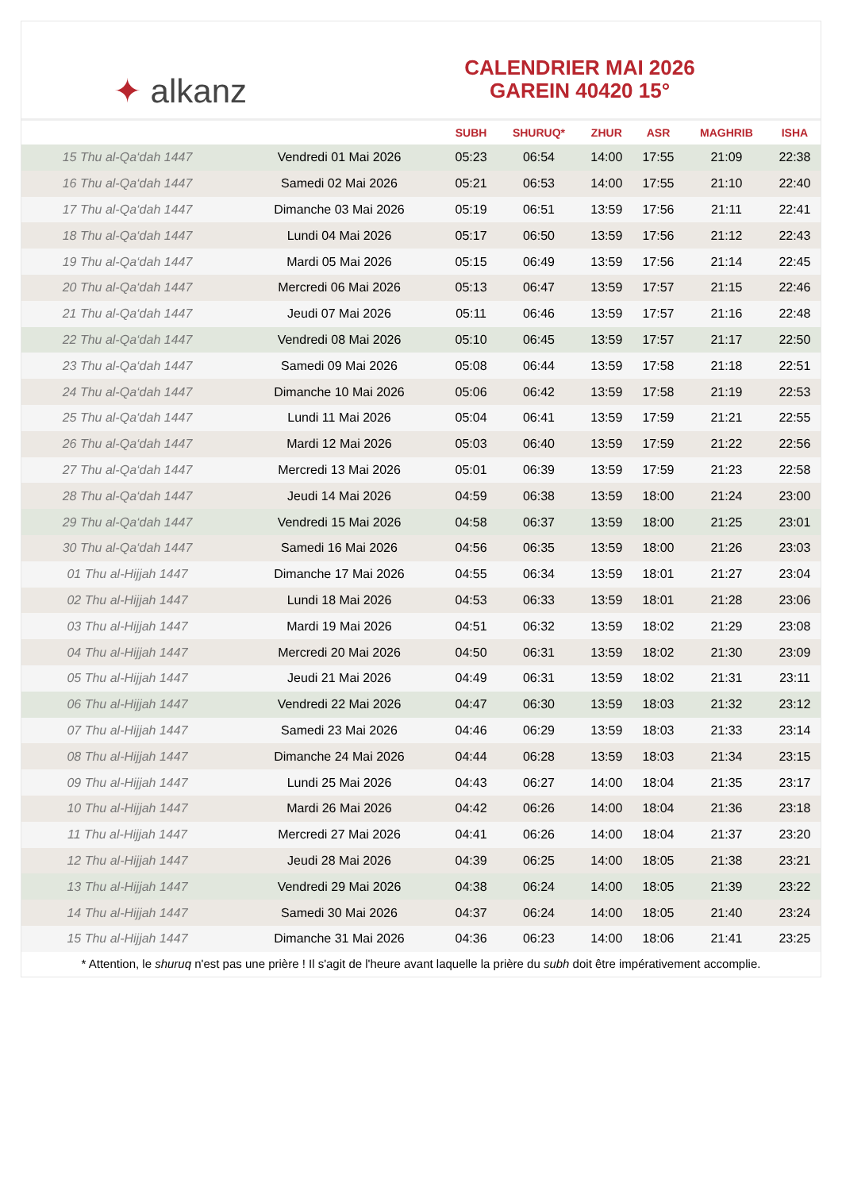✦ alkanz
CALENDRIER MAI 2026
GAREIN 40420 15°
| | | SUBH | SHURUQ* | ZHUR | ASR | MAGHRIB | ISHA |
| --- | --- | --- | --- | --- | --- | --- | --- |
| 15 Thu al-Qa‘dah 1447 | Vendredi 01 Mai 2026 | 05:23 | 06:54 | 14:00 | 17:55 | 21:09 | 22:38 |
| 16 Thu al-Qa‘dah 1447 | Samedi 02 Mai 2026 | 05:21 | 06:53 | 14:00 | 17:55 | 21:10 | 22:40 |
| 17 Thu al-Qa‘dah 1447 | Dimanche 03 Mai 2026 | 05:19 | 06:51 | 13:59 | 17:56 | 21:11 | 22:41 |
| 18 Thu al-Qa‘dah 1447 | Lundi 04 Mai 2026 | 05:17 | 06:50 | 13:59 | 17:56 | 21:12 | 22:43 |
| 19 Thu al-Qa‘dah 1447 | Mardi 05 Mai 2026 | 05:15 | 06:49 | 13:59 | 17:56 | 21:14 | 22:45 |
| 20 Thu al-Qa‘dah 1447 | Mercredi 06 Mai 2026 | 05:13 | 06:47 | 13:59 | 17:57 | 21:15 | 22:46 |
| 21 Thu al-Qa‘dah 1447 | Jeudi 07 Mai 2026 | 05:11 | 06:46 | 13:59 | 17:57 | 21:16 | 22:48 |
| 22 Thu al-Qa‘dah 1447 | Vendredi 08 Mai 2026 | 05:10 | 06:45 | 13:59 | 17:57 | 21:17 | 22:50 |
| 23 Thu al-Qa‘dah 1447 | Samedi 09 Mai 2026 | 05:08 | 06:44 | 13:59 | 17:58 | 21:18 | 22:51 |
| 24 Thu al-Qa‘dah 1447 | Dimanche 10 Mai 2026 | 05:06 | 06:42 | 13:59 | 17:58 | 21:19 | 22:53 |
| 25 Thu al-Qa‘dah 1447 | Lundi 11 Mai 2026 | 05:04 | 06:41 | 13:59 | 17:59 | 21:21 | 22:55 |
| 26 Thu al-Qa‘dah 1447 | Mardi 12 Mai 2026 | 05:03 | 06:40 | 13:59 | 17:59 | 21:22 | 22:56 |
| 27 Thu al-Qa‘dah 1447 | Mercredi 13 Mai 2026 | 05:01 | 06:39 | 13:59 | 17:59 | 21:23 | 22:58 |
| 28 Thu al-Qa‘dah 1447 | Jeudi 14 Mai 2026 | 04:59 | 06:38 | 13:59 | 18:00 | 21:24 | 23:00 |
| 29 Thu al-Qa‘dah 1447 | Vendredi 15 Mai 2026 | 04:58 | 06:37 | 13:59 | 18:00 | 21:25 | 23:01 |
| 30 Thu al-Qa‘dah 1447 | Samedi 16 Mai 2026 | 04:56 | 06:35 | 13:59 | 18:00 | 21:26 | 23:03 |
| 01 Thu al-Hijjah 1447 | Dimanche 17 Mai 2026 | 04:55 | 06:34 | 13:59 | 18:01 | 21:27 | 23:04 |
| 02 Thu al-Hijjah 1447 | Lundi 18 Mai 2026 | 04:53 | 06:33 | 13:59 | 18:01 | 21:28 | 23:06 |
| 03 Thu al-Hijjah 1447 | Mardi 19 Mai 2026 | 04:51 | 06:32 | 13:59 | 18:02 | 21:29 | 23:08 |
| 04 Thu al-Hijjah 1447 | Mercredi 20 Mai 2026 | 04:50 | 06:31 | 13:59 | 18:02 | 21:30 | 23:09 |
| 05 Thu al-Hijjah 1447 | Jeudi 21 Mai 2026 | 04:49 | 06:31 | 13:59 | 18:02 | 21:31 | 23:11 |
| 06 Thu al-Hijjah 1447 | Vendredi 22 Mai 2026 | 04:47 | 06:30 | 13:59 | 18:03 | 21:32 | 23:12 |
| 07 Thu al-Hijjah 1447 | Samedi 23 Mai 2026 | 04:46 | 06:29 | 13:59 | 18:03 | 21:33 | 23:14 |
| 08 Thu al-Hijjah 1447 | Dimanche 24 Mai 2026 | 04:44 | 06:28 | 13:59 | 18:03 | 21:34 | 23:15 |
| 09 Thu al-Hijjah 1447 | Lundi 25 Mai 2026 | 04:43 | 06:27 | 14:00 | 18:04 | 21:35 | 23:17 |
| 10 Thu al-Hijjah 1447 | Mardi 26 Mai 2026 | 04:42 | 06:26 | 14:00 | 18:04 | 21:36 | 23:18 |
| 11 Thu al-Hijjah 1447 | Mercredi 27 Mai 2026 | 04:41 | 06:26 | 14:00 | 18:04 | 21:37 | 23:20 |
| 12 Thu al-Hijjah 1447 | Jeudi 28 Mai 2026 | 04:39 | 06:25 | 14:00 | 18:05 | 21:38 | 23:21 |
| 13 Thu al-Hijjah 1447 | Vendredi 29 Mai 2026 | 04:38 | 06:24 | 14:00 | 18:05 | 21:39 | 23:22 |
| 14 Thu al-Hijjah 1447 | Samedi 30 Mai 2026 | 04:37 | 06:24 | 14:00 | 18:05 | 21:40 | 23:24 |
| 15 Thu al-Hijjah 1447 | Dimanche 31 Mai 2026 | 04:36 | 06:23 | 14:00 | 18:06 | 21:41 | 23:25 |
* Attention, le shuruq n'est pas une prière ! Il s'agit de l'heure avant laquelle la prière du subh doit être impérativement accomplie.